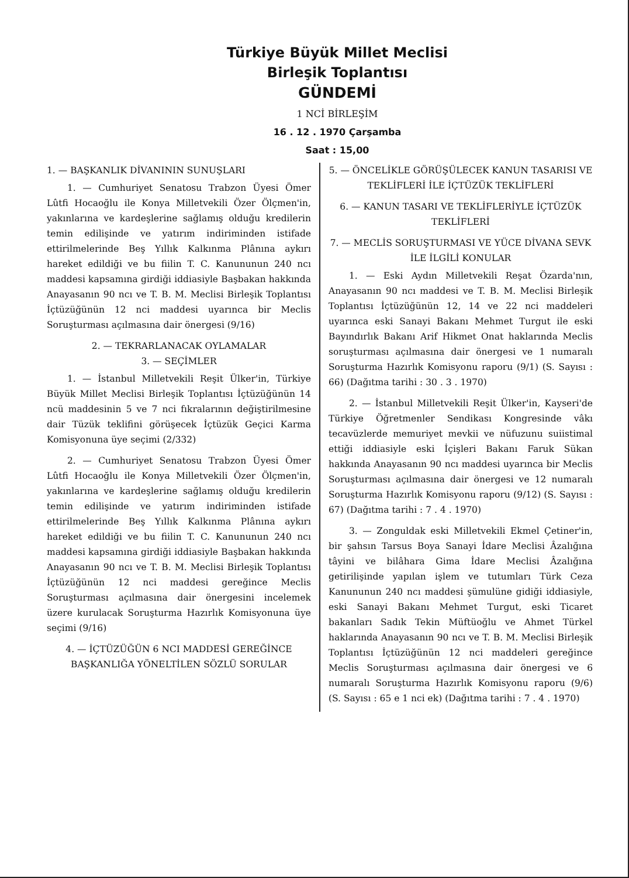Türkiye Büyük Millet Meclisi
Birleşik Toplantısı
GÜNDEMİ
1 NCİ BİRLEŞİM
16 . 12 . 1970 Çarşamba
Saat : 15,00
1. — BAŞKANLIK DİVANININ SUNUŞLARI
1. — Cumhuriyet Senatosu Trabzon Üyesi Ömer Lûtfi Hocaoğlu ile Konya Milletvekili Özer Ölçmen'in, yakınlarına ve kardeşlerine sağlamış olduğu kredilerin temin edilişinde ve yatırım indiriminden istifade ettirilmelerinde Beş Yıllık Kalkınma Plânına aykırı hareket edildiği ve bu fiilin T. C. Kanununun 240 ncı maddesi kapsamına girdiği iddiasiyle Başbakan hakkında Anayasanın 90 ncı ve T. B. M. Meclisi Birleşik Toplantısı İçtüzüğünün 12 nci maddesi uyarınca bir Meclis Soruşturması açılmasına dair önergesi (9/16)
2. — TEKRARLANACAK OYLAMALAR
3. — SEÇİMLER
1. — İstanbul Milletvekili Reşit Ülker'in, Türkiye Büyük Millet Meclisi Birleşik Toplantısı İçtüzüğünün 14 ncü maddesinin 5 ve 7 nci fıkralarının değiştirilmesine dair Tüzük teklifini görüşecek İçtüzük Geçici Karma Komisyonuna üye seçimi (2/332)
2. — Cumhuriyet Senatosu Trabzon Üyesi Ömer Lûtfi Hocaoğlu ile Konya Milletvekili Özer Ölçmen'in, yakınlarına ve kardeşlerine sağlamış olduğu kredilerin temin edilişinde ve yatırım indiriminden istifade ettirilmelerinde Beş Yıllık Kalkınma Plânına aykırı hareket edildiği ve bu fiilin T. C. Kanununun 240 ncı maddesi kapsamına girdiği iddiasiyle Başbakan hakkında Anayasanın 90 ncı ve T. B. M. Meclisi Birleşik Toplantısı İçtüzüğünün 12 nci maddesi gereğince Meclis Soruşturması açılmasına dair önergesini incelemek üzere kurulacak Soruşturma Hazırlık Komisyonuna üye seçimi (9/16)
4. — İÇTÜZÜĞÜN 6 NCI MADDESİ GEREĞİNCE BAŞKANLIĞA YÖNELTİLEN SÖZLÜ SORULAR
5. — ÖNCELİKLE GÖRÜŞÜLECEK KANUN TASARISI VE TEKLİFLERİ İLE İÇTÜZÜK TEKLİFLERİ
6. — KANUN TASARI VE TEKLİFLERİYLE İÇTÜZÜK TEKLİFLERİ
7. — MECLİS SORUŞTURMASI VE YÜCE DİVANA SEVK İLE İLGİLİ KONULAR
1. — Eski Aydın Milletvekili Reşat Özarda'nın, Anayasanın 90 ncı maddesi ve T. B. M. Meclisi Birleşik Toplantısı İçtüzüğünün 12, 14 ve 22 nci maddeleri uyarınca eski Sanayi Bakanı Mehmet Turgut ile eski Bayındırlık Bakanı Arif Hikmet Onat haklarında Meclis soruşturması açılmasına dair önergesi ve 1 numaralı Soruşturma Hazırlık Komisyonu raporu (9/1) (S. Sayısı : 66) (Dağıtma tarihi : 30 . 3 . 1970)
2. — İstanbul Milletvekili Reşit Ülker'in, Kayseri'de Türkiye Öğretmenler Sendikası Kongresinde vâkı tecavüzlerde memuriyet mevkii ve nüfuzunu suiistimal ettiği iddiasiyle eski İçişleri Bakanı Faruk Sükan hakkında Anayasanın 90 ncı maddesi uyarınca bir Meclis Soruşturması açılmasına dair önergesi ve 12 numaralı Soruşturma Hazırlık Komisyonu raporu (9/12) (S. Sayısı : 67) (Dağıtma tarihi : 7 . 4 . 1970)
3. — Zonguldak eski Milletvekili Ekmel Çetiner'in, bir şahsın Tarsus Boya Sanayi İdare Meclisi Âzalığına tâyini ve bilâhara Gima İdare Meclisi Âzalığına getirilişinde yapılan işlem ve tutumları Türk Ceza Kanununun 240 ncı maddesi şümulüne gidiği iddiasiyle, eski Sanayi Bakanı Mehmet Turgut, eski Ticaret bakanları Sadık Tekin Müftüoğlu ve Ahmet Türkel haklarında Anayasanın 90 ncı ve T. B. M. Meclisi Birleşik Toplantısı İçtüzüğünün 12 nci maddeleri gereğince Meclis Soruşturması açılmasına dair önergesi ve 6 numaralı Soruşturma Hazırlık Komisyonu raporu (9/6) (S. Sayısı : 65 e 1 nci ek) (Dağıtma tarihi : 7 . 4 . 1970)